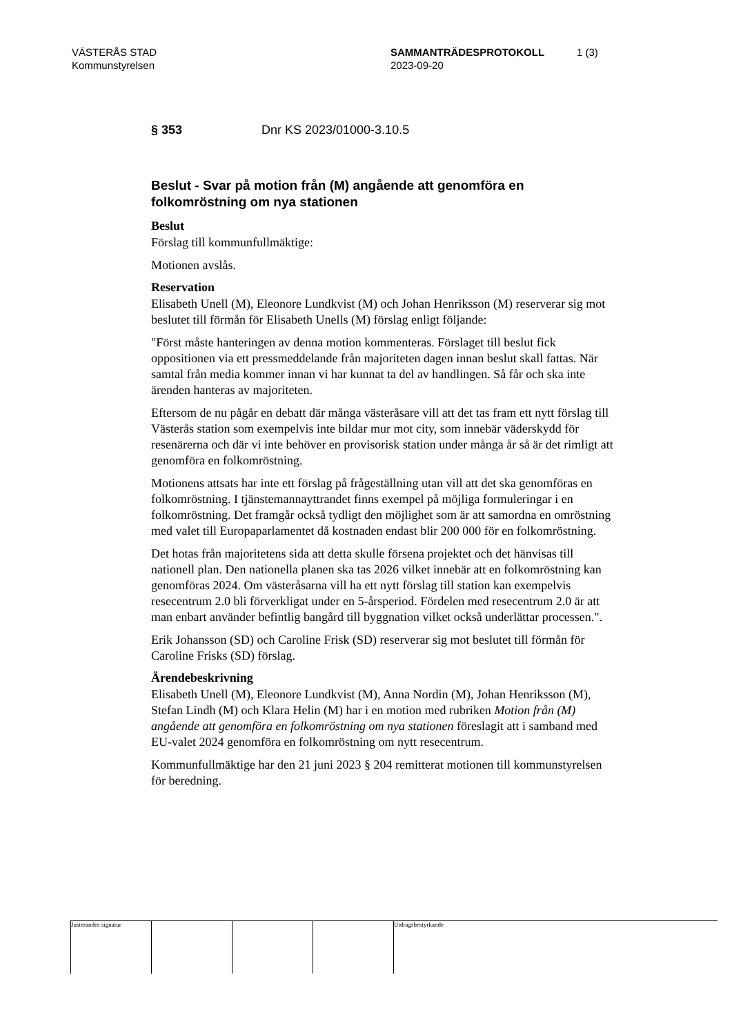VÄSTERÅS STAD
Kommunstyrelsen
SAMMANTRÄDESPROTOKOLL
2023-09-20
1 (3)
§ 353 Dnr KS 2023/01000-3.10.5
Beslut - Svar på motion från (M) angående att genomföra en folkomröstning om nya stationen
Beslut
Förslag till kommunfullmäktige:
Motionen avslås.
Reservation
Elisabeth Unell (M), Eleonore Lundkvist (M) och Johan Henriksson (M) reserverar sig mot beslutet till förmån för Elisabeth Unells (M) förslag enligt följande:
"Först måste hanteringen av denna motion kommenteras. Förslaget till beslut fick oppositionen via ett pressmeddelande från majoriteten dagen innan beslut skall fattas. När samtal från media kommer innan vi har kunnat ta del av handlingen. Så får och ska inte ärenden hanteras av majoriteten.
Eftersom de nu pågår en debatt där många västeråsare vill att det tas fram ett nytt förslag till Västerås station som exempelvis inte bildar mur mot city, som innebär väderskydd för resenärerna och där vi inte behöver en provisorisk station under många år så är det rimligt att genomföra en folkomröstning.
Motionens attsats har inte ett förslag på frågeställning utan vill att det ska genomföras en folkomröstning. I tjänstemannayttrandet finns exempel på möjliga formuleringar i en folkomröstning. Det framgår också tydligt den möjlighet som är att samordna en omröstning med valet till Europaparlamentet då kostnaden endast blir 200 000 för en folkomröstning.
Det hotas från majoritetens sida att detta skulle försena projektet och det hänvisas till nationell plan. Den nationella planen ska tas 2026 vilket innebär att en folkomröstning kan genomföras 2024. Om västeråsarna vill ha ett nytt förslag till station kan exempelvis resecentrum 2.0 bli förverkligat under en 5-årsperiod. Fördelen med resecentrum 2.0 är att man enbart använder befintlig bangård till byggnation vilket också underlättar processen.".
Erik Johansson (SD) och Caroline Frisk (SD) reserverar sig mot beslutet till förmån för Caroline Frisks (SD) förslag.
Ärendebeskrivning
Elisabeth Unell (M), Eleonore Lundkvist (M), Anna Nordin (M), Johan Henriksson (M), Stefan Lindh (M) och Klara Helin (M) har i en motion med rubriken Motion från (M) angående att genomföra en folkomröstning om nya stationen föreslagit att i samband med EU-valet 2024 genomföra en folkomröstning om nytt resecentrum.
Kommunfullmäktige har den 21 juni 2023 § 204 remitterat motionen till kommunstyrelsen för beredning.
Justerandes signatur Utdragsbestyrkande